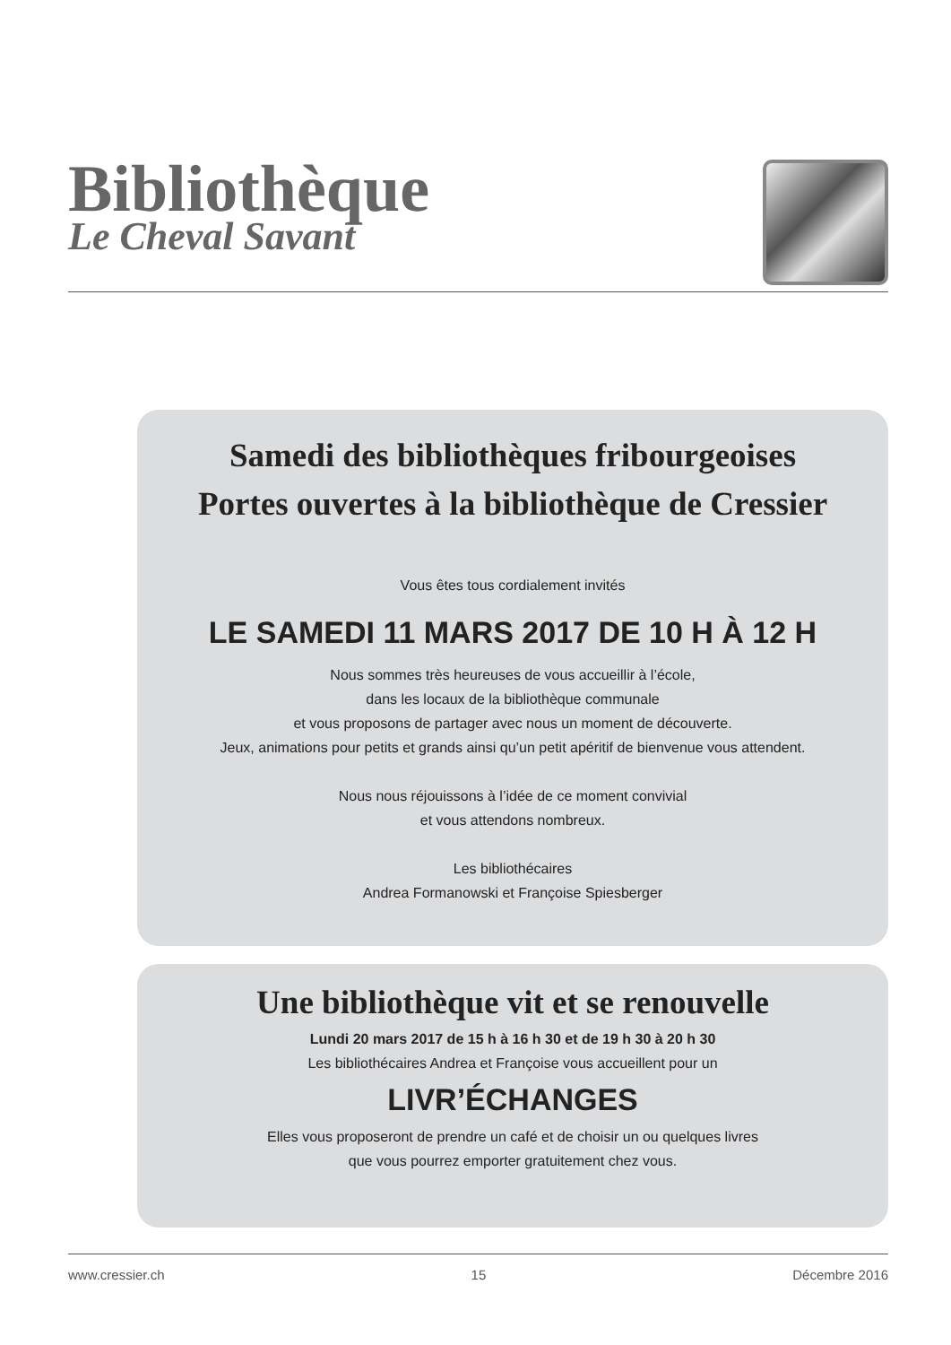Bibliothèque
Le Cheval Savant
Samedi des bibliothèques fribourgeoises
Portes ouvertes à la bibliothèque de Cressier
Vous êtes tous cordialement invités
LE SAMEDI 11 MARS 2017 DE 10 H À 12 H
Nous sommes très heureuses de vous accueillir à l’école,
dans les locaux de la bibliothèque communale
et vous proposons de partager avec nous un moment de découverte.
Jeux, animations pour petits et grands ainsi qu’un petit apéritif de bienvenue vous attendent.
Nous nous réjouissons à l’idée de ce moment convivial
et vous attendons nombreux.
Les bibliothécaires
Andrea Formanowski et Françoise Spiesberger
Une bibliothèque vit et se renouvelle
Lundi 20 mars 2017 de 15 h à 16 h 30 et de 19 h 30 à 20 h 30
Les bibliothécaires Andrea et Françoise vous accueillent pour un
LIVR’ÉCHANGES
Elles vous proposeront de prendre un café et de choisir un ou quelques livres
que vous pourrez emporter gratuitement chez vous.
www.cressier.ch 15 Décembre 2016